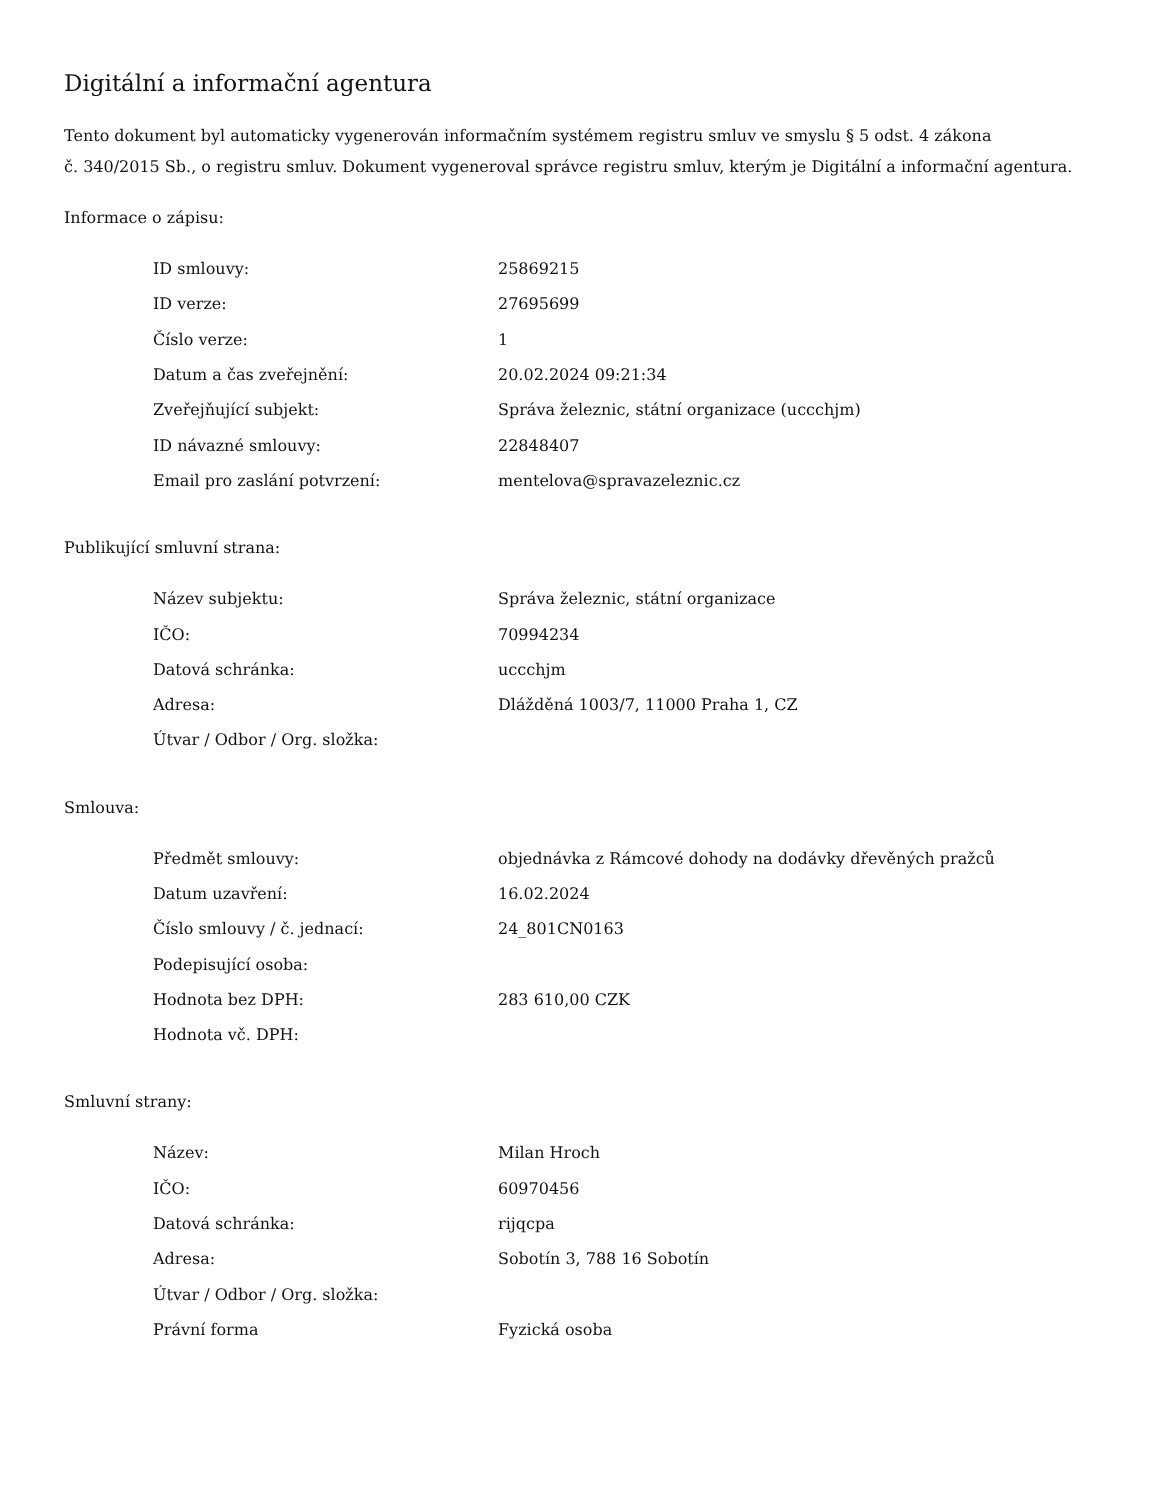Digitální a informační agentura
Tento dokument byl automaticky vygenerován informačním systémem registru smluv ve smyslu § 5 odst. 4 zákona
č. 340/2015 Sb., o registru smluv. Dokument vygeneroval správce registru smluv, kterým je Digitální a informační agentura.
Informace o zápisu:
| ID smlouvy: | 25869215 |
| ID verze: | 27695699 |
| Číslo verze: | 1 |
| Datum a čas zveřejnění: | 20.02.2024 09:21:34 |
| Zveřejňující subjekt: | Správa železnic, státní organizace (uccchjm) |
| ID návazné smlouvy: | 22848407 |
| Email pro zaslání potvrzení: | mentelova@spravazeleznic.cz |
Publikující smluvní strana:
| Název subjektu: | Správa železnic, státní organizace |
| IČO: | 70994234 |
| Datová schránka: | uccchjm |
| Adresa: | Dlážděná 1003/7, 11000 Praha 1, CZ |
| Útvar / Odbor / Org. složka: | |
Smlouva:
| Předmět smlouvy: | objednávka z Rámcové dohody na dodávky dřevěných pražců |
| Datum uzavření: | 16.02.2024 |
| Číslo smlouvy / č. jednací: | 24_801CN0163 |
| Podepisující osoba: | |
| Hodnota bez DPH: | 283 610,00 CZK |
| Hodnota vč. DPH: | |
Smluvní strany:
| Název: | Milan Hroch |
| IČO: | 60970456 |
| Datová schránka: | rijqcpa |
| Adresa: | Sobotín 3, 788 16 Sobotín |
| Útvar / Odbor / Org. složka: | |
| Právní forma | Fyzická osoba |